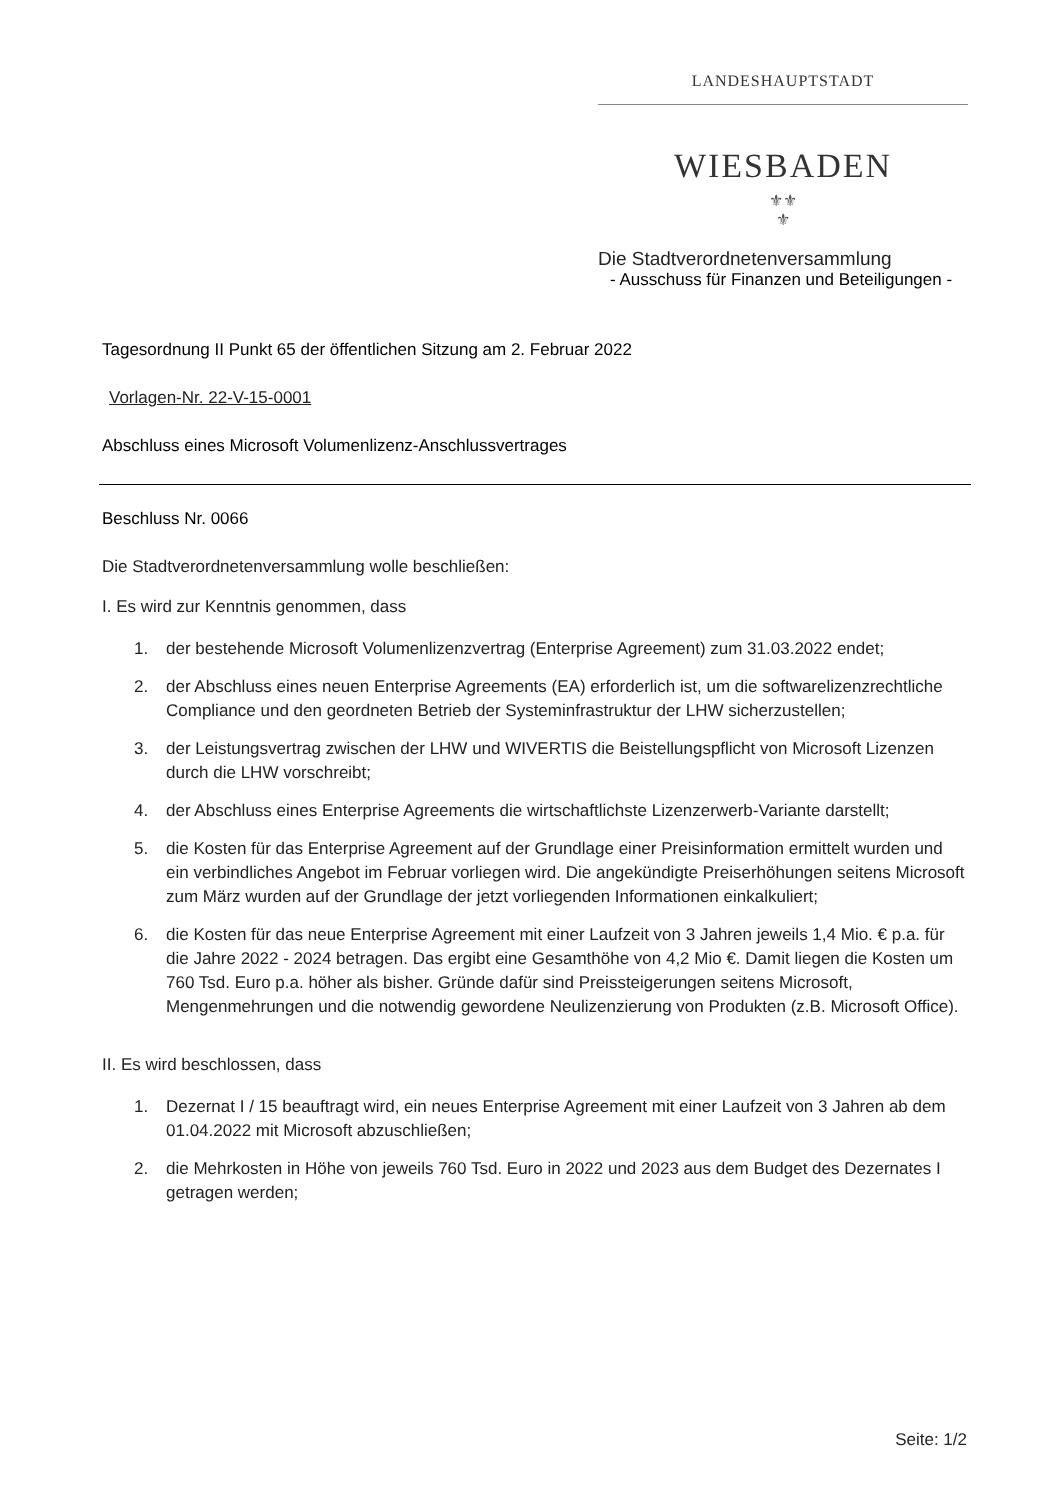LANDESHAUPTSTADT
WIESBADEN
⚜⚜
⚜
Die Stadtverordnetenversammlung
- Ausschuss für Finanzen und Beteiligungen -
Tagesordnung II Punkt 65 der öffentlichen Sitzung am 2. Februar 2022
Vorlagen-Nr. 22-V-15-0001
Abschluss eines Microsoft Volumenlizenz-Anschlussvertrages
Beschluss Nr. 0066
Die Stadtverordnetenversammlung wolle beschließen:
I. Es wird zur Kenntnis genommen, dass
1. der bestehende Microsoft Volumenlizenzvertrag (Enterprise Agreement) zum 31.03.2022 endet;
2. der Abschluss eines neuen Enterprise Agreements (EA) erforderlich ist, um die softwarelizenzrechtliche Compliance und den geordneten Betrieb der Systeminfrastruktur der LHW sicherzustellen;
3. der Leistungsvertrag zwischen der LHW und WIVERTIS die Beistellungspflicht von Microsoft Lizenzen durch die LHW vorschreibt;
4. der Abschluss eines Enterprise Agreements die wirtschaftlichste Lizenzerwerb-Variante darstellt;
5. die Kosten für das Enterprise Agreement auf der Grundlage einer Preisinformation ermittelt wurden und ein verbindliches Angebot im Februar vorliegen wird. Die angekündigte Preiserhöhungen seitens Microsoft zum März wurden auf der Grundlage der jetzt vorliegenden Informationen einkalkuliert;
6. die Kosten für das neue Enterprise Agreement mit einer Laufzeit von 3 Jahren jeweils 1,4 Mio. € p.a. für die Jahre 2022 - 2024 betragen. Das ergibt eine Gesamthöhe von 4,2 Mio €. Damit liegen die Kosten um 760 Tsd. Euro p.a. höher als bisher. Gründe dafür sind Preissteigerungen seitens Microsoft, Mengenmehrungen und die notwendig gewordene Neulizenzierung von Produkten (z.B. Microsoft Office).
II. Es wird beschlossen, dass
1. Dezernat I / 15 beauftragt wird, ein neues Enterprise Agreement mit einer Laufzeit von 3 Jahren ab dem 01.04.2022 mit Microsoft abzuschließen;
2. die Mehrkosten in Höhe von jeweils 760 Tsd. Euro in 2022 und 2023 aus dem Budget des Dezernates I getragen werden;
Seite: 1/2